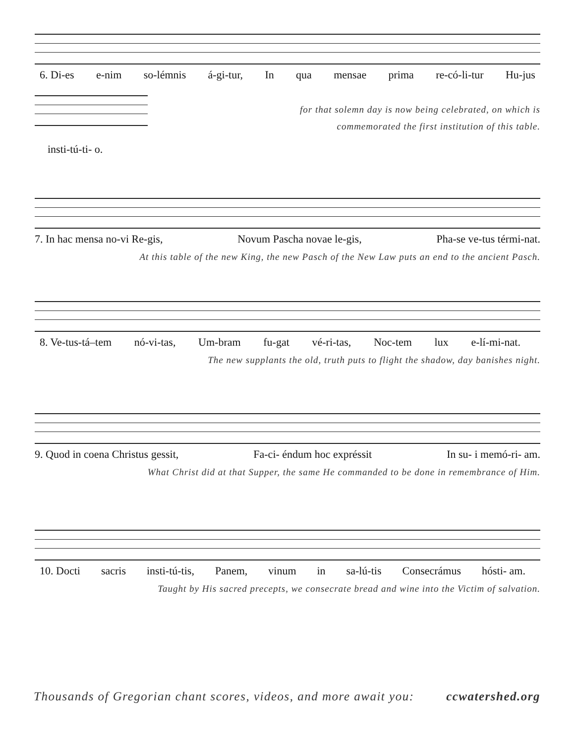6. Di-es e-nim so-lémnis á-gi-tur, In qua mensae prima re-có-li-tur Hu-jus
insti-tú-ti- o.
for that solemn day is now being celebrated, on which is
commemorated the first institution of this table.
7. In hac mensa no-vi Re-gis, Novum Pascha novae le-gis, Pha-se ve-tus térmi-nat.
At this table of the new King, the new Pasch of the New Law puts an end to the ancient Pasch.
8. Ve-tus-tá–tem nó-vi-tas, Um-bram fu-gat vé-ri-tas, Noc-tem lux e-lí-mi-nat.
The new supplants the old, truth puts to flight the shadow, day banishes night.
9. Quod in coena Christus gessit, Fa-ci- éndum hoc expréssit In su- i memó-ri- am.
What Christ did at that Supper, the same He commanded to be done in remembrance of Him.
10. Docti sacris insti-tú-tis, Panem, vinum in sa-lú-tis Consecrámus hósti- am.
Taught by His sacred precepts, we consecrate bread and wine into the Victim of salvation.
Thousands of Gregorian chant scores, videos, and more await you: ccwatershed.org